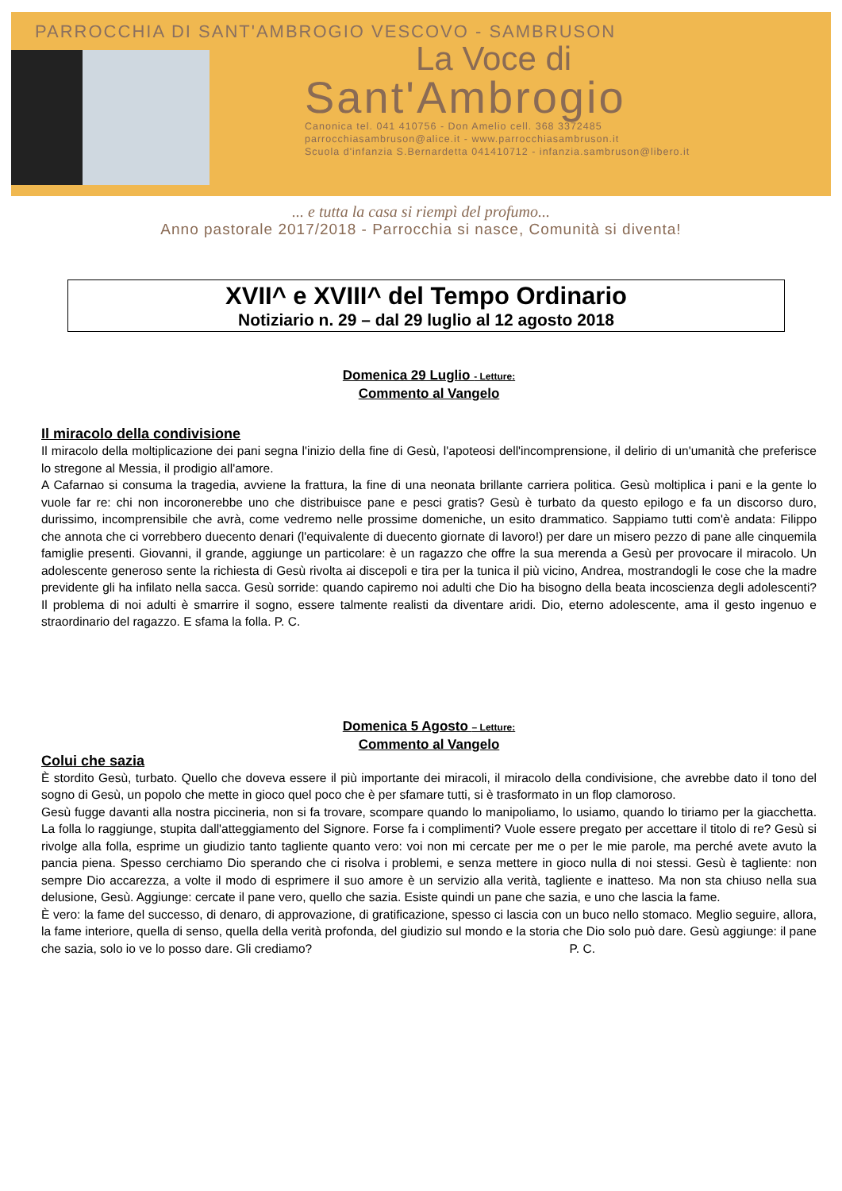PARROCCHIA DI SANT'AMBROGIO VESCOVO - SAMBRUSON
La Voce di
Sant'Ambrogio
Canonica tel. 041 410756 - Don Amelio cell. 368 3372485
parrocchiasambruson@alice.it - www.parrocchiasambruson.it
Scuola d'infanzia S.Bernardetta 041410712 - infanzia.sambruson@libero.it
... e tutta la casa si riempì del profumo...
Anno pastorale 2017/2018 - Parrocchia si nasce, Comunità si diventa!
XVII^ e XVIII^ del Tempo Ordinario
Notiziario n. 29 – dal 29 luglio al 12 agosto 2018
Domenica 29 Luglio - Letture:
Commento al Vangelo
Il miracolo della condivisione
Il miracolo della moltiplicazione dei pani segna l'inizio della fine di Gesù, l'apoteosi dell'incomprensione, il delirio di un'umanità che preferisce lo stregone al Messia, il prodigio all'amore.
A Cafarnao si consuma la tragedia, avviene la frattura, la fine di una neonata brillante carriera politica. Gesù moltiplica i pani e la gente lo vuole far re: chi non incoronerebbe uno che distribuisce pane e pesci gratis? Gesù è turbato da questo epilogo e fa un discorso duro, durissimo, incomprensibile che avrà, come vedremo nelle prossime domeniche, un esito drammatico. Sappiamo tutti com'è andata: Filippo che annota che ci vorrebbero duecento denari (l'equivalente di duecento giornate di lavoro!) per dare un misero pezzo di pane alle cinquemila famiglie presenti. Giovanni, il grande, aggiunge un particolare: è un ragazzo che offre la sua merenda a Gesù per provocare il miracolo. Un adolescente generoso sente la richiesta di Gesù rivolta ai discepoli e tira per la tunica il più vicino, Andrea, mostrandogli le cose che la madre previdente gli ha infilato nella sacca. Gesù sorride: quando capiremo noi adulti che Dio ha bisogno della beata incoscienza degli adolescenti? Il problema di noi adulti è smarrire il sogno, essere talmente realisti da diventare aridi. Dio, eterno adolescente, ama il gesto ingenuo e straordinario del ragazzo. E sfama la folla. P. C.
Domenica 5 Agosto – Letture:
Commento al Vangelo
Colui che sazia
È stordito Gesù, turbato. Quello che doveva essere il più importante dei miracoli, il miracolo della condivisione, che avrebbe dato il tono del sogno di Gesù, un popolo che mette in gioco quel poco che è per sfamare tutti, si è trasformato in un flop clamoroso.
Gesù fugge davanti alla nostra piccineria, non si fa trovare, scompare quando lo manipoliamo, lo usiamo, quando lo tiriamo per la giacchetta. La folla lo raggiunge, stupita dall'atteggiamento del Signore. Forse fa i complimenti? Vuole essere pregato per accettare il titolo di re? Gesù si rivolge alla folla, esprime un giudizio tanto tagliente quanto vero: voi non mi cercate per me o per le mie parole, ma perché avete avuto la pancia piena. Spesso cerchiamo Dio sperando che ci risolva i problemi, e senza mettere in gioco nulla di noi stessi. Gesù è tagliente: non sempre Dio accarezza, a volte il modo di esprimere il suo amore è un servizio alla verità, tagliente e inatteso. Ma non sta chiuso nella sua delusione, Gesù. Aggiunge: cercate il pane vero, quello che sazia. Esiste quindi un pane che sazia, e uno che lascia la fame.
È vero: la fame del successo, di denaro, di approvazione, di gratificazione, spesso ci lascia con un buco nello stomaco. Meglio seguire, allora, la fame interiore, quella di senso, quella della verità profonda, del giudizio sul mondo e la storia che Dio solo può dare. Gesù aggiunge: il pane che sazia, solo io ve lo posso dare. Gli crediamo? P. C.